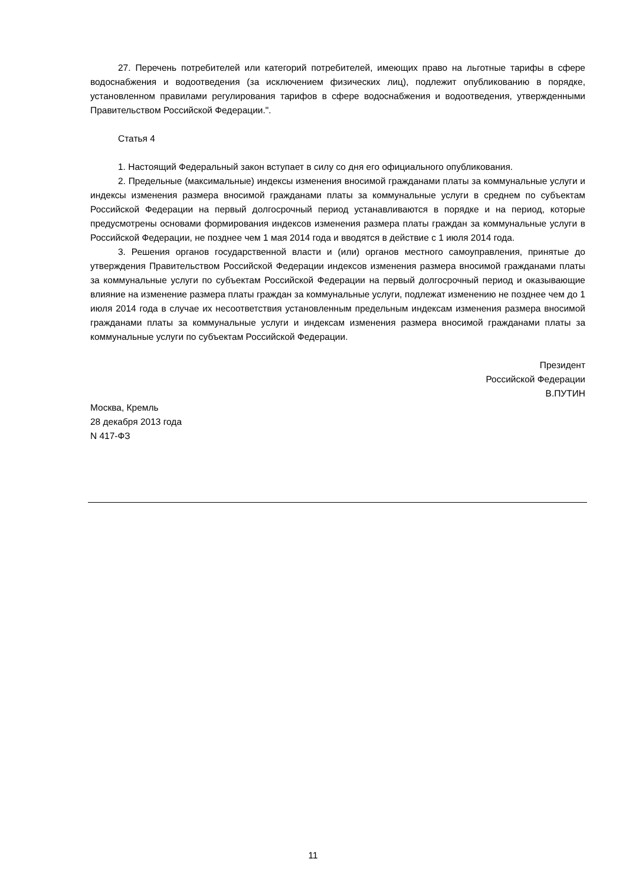27. Перечень потребителей или категорий потребителей, имеющих право на льготные тарифы в сфере водоснабжения и водоотведения (за исключением физических лиц), подлежит опубликованию в порядке, установленном правилами регулирования тарифов в сфере водоснабжения и водоотведения, утвержденными Правительством Российской Федерации.".
Статья 4
1. Настоящий Федеральный закон вступает в силу со дня его официального опубликования.
2. Предельные (максимальные) индексы изменения вносимой гражданами платы за коммунальные услуги и индексы изменения размера вносимой гражданами платы за коммунальные услуги в среднем по субъектам Российской Федерации на первый долгосрочный период устанавливаются в порядке и на период, которые предусмотрены основами формирования индексов изменения размера платы граждан за коммунальные услуги в Российской Федерации, не позднее чем 1 мая 2014 года и вводятся в действие с 1 июля 2014 года.
3. Решения органов государственной власти и (или) органов местного самоуправления, принятые до утверждения Правительством Российской Федерации индексов изменения размера вносимой гражданами платы за коммунальные услуги по субъектам Российской Федерации на первый долгосрочный период и оказывающие влияние на изменение размера платы граждан за коммунальные услуги, подлежат изменению не позднее чем до 1 июля 2014 года в случае их несоответствия установленным предельным индексам изменения размера вносимой гражданами платы за коммунальные услуги и индексам изменения размера вносимой гражданами платы за коммунальные услуги по субъектам Российской Федерации.
Президент
Российской Федерации
В.ПУТИН
Москва, Кремль
28 декабря 2013 года
N 417-ФЗ
11